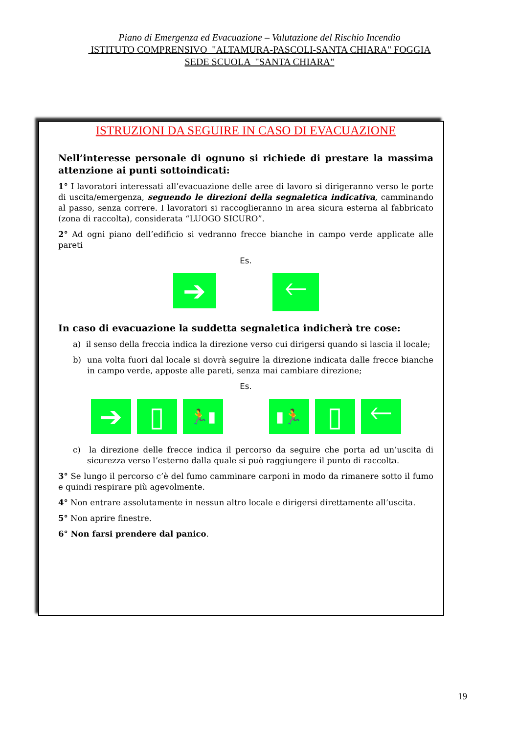Piano di Emergenza ed Evacuazione – Valutazione del Rischio Incendio
ISTITUTO COMPRENSIVO "ALTAMURA-PASCOLI-SANTA CHIARA" FOGGIA
SEDE SCUOLA "SANTA CHIARA"
ISTRUZIONI DA SEGUIRE IN CASO DI EVACUAZIONE
Nell’interesse personale di ognuno si richiede di prestare la massima attenzione ai punti sottoindicati:
1° I lavoratori interessati all’evacuazione delle aree di lavoro si dirigeranno verso le porte di uscita/emergenza, seguendo le direzioni della segnaletica indicativa, camminando al passo, senza correre. I lavoratori si raccoglieranno in area sicura esterna al fabbricato (zona di raccolta), considerata “LUOGO SICURO”.
2° Ad ogni piano dell’edificio si vedranno frecce bianche in campo verde applicate alle pareti
Es.
➔
🡐
In caso di evacuazione la suddetta segnaletica indicherà tre cose:
a) il senso della freccia indica la direzione verso cui dirigersi quando si lascia il locale;
b) una volta fuori dal locale si dovrà seguire la direzione indicata dalle frecce bianche in campo verde, apposte alle pareti, senza mai cambiare direzione;
Es.
➔ ▯
🏃▮ ▮🏃
▯ 🡐
c) la direzione delle frecce indica il percorso da seguire che porta ad un’uscita di sicurezza verso l’esterno dalla quale si può raggiungere il punto di raccolta.
3° Se lungo il percorso c’è del fumo camminare carponi in modo da rimanere sotto il fumo e quindi respirare più agevolmente.
4° Non entrare assolutamente in nessun altro locale e dirigersi direttamente all’uscita.
5° Non aprire finestre.
6° Non farsi prendere dal panico.
19